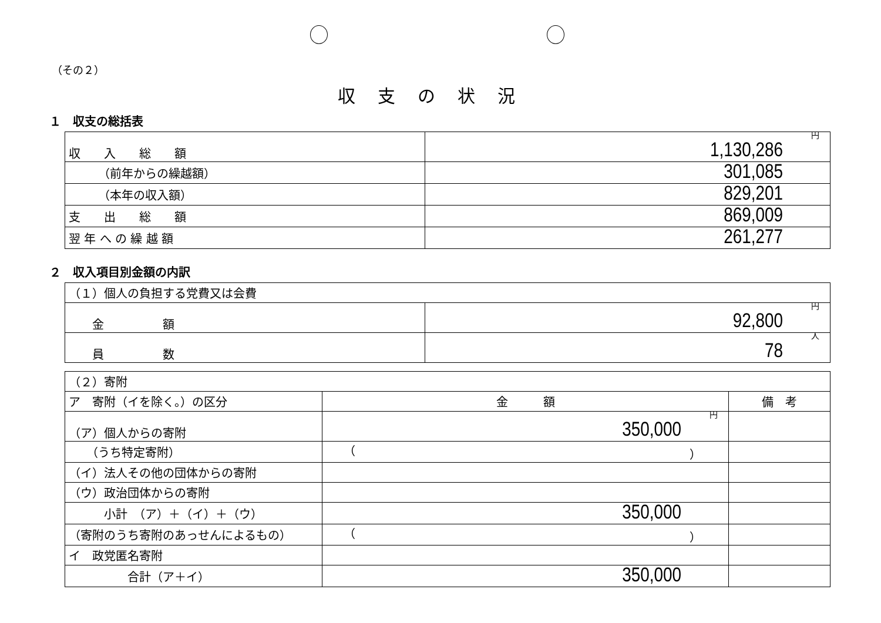（その２）
収支の状況
１　収支の総括表
| 収 入 総 額 | 円 1,130,286 |
| （前年からの繰越額） | 301,085 |
| （本年の収入額） | 829,201 |
| 支 出 総 額 | 869,009 |
| 翌 年 へ の 繰 越 額 | 261,277 |
２　収入項目別金額の内訳
| （１）個人の負担する党費又は会費 | |
| 金 額 | 円 92,800 |
| 員 数 | 人 78 |
| （２）寄附 | | |
| ア 寄附（イを除く。）の区分 | 金 額 | 備 考 |
| （ア）個人からの寄附 | 円 350,000 | |
| （うち特定寄附） | （ ） | |
| （イ）法人その他の団体からの寄附 | | |
| （ウ）政治団体からの寄附 | | |
| 小計 （ア）＋（イ）＋（ウ） | 350,000 | |
| （寄附のうち寄附のあっせんによるもの） | （ ） | |
| イ 政党匿名寄附 | | |
| 合計（ア＋イ） | 350,000 | |